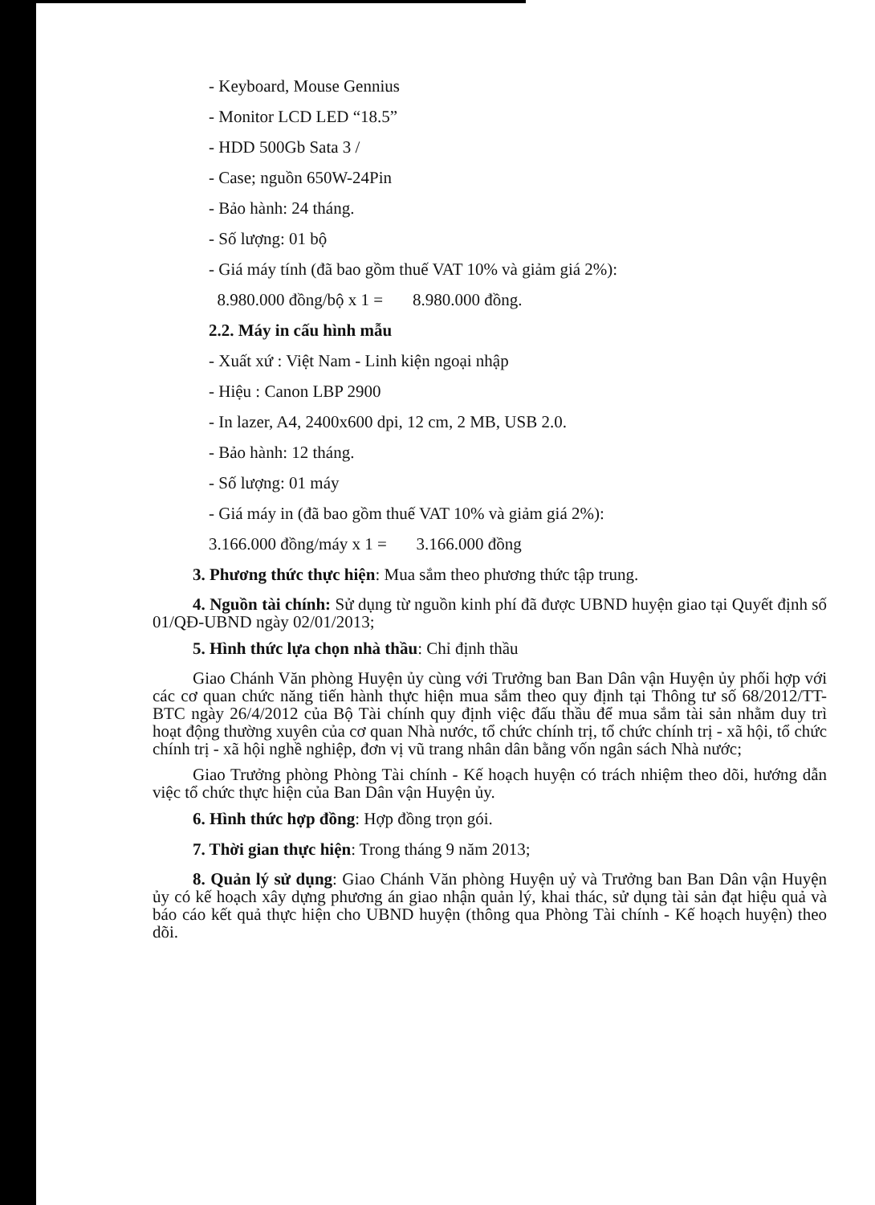- Keyboard, Mouse Gennius
- Monitor LCD LED “18.5”
- HDD 500Gb Sata 3 /
- Case; nguồn 650W-24Pin
- Bảo hành: 24 tháng.
- Số lượng: 01 bộ
- Giá máy tính (đã bao gồm thuế VAT 10% và giảm giá 2%):
8.980.000 đồng/bộ x 1 = 8.980.000 đồng.
2.2. Máy in cấu hình mẫu
- Xuất xứ : Việt Nam - Linh kiện ngoại nhập
- Hiệu : Canon LBP 2900
- In lazer, A4, 2400x600 dpi, 12 cm, 2 MB, USB 2.0.
- Bảo hành: 12 tháng.
- Số lượng: 01 máy
- Giá máy in (đã bao gồm thuế VAT 10% và giảm giá 2%):
3.166.000 đồng/máy x 1 = 3.166.000 đồng
3. Phương thức thực hiện: Mua sắm theo phương thức tập trung.
4. Nguồn tài chính: Sử dụng từ nguồn kinh phí đã được UBND huyện giao tại Quyết định số 01/QĐ-UBND ngày 02/01/2013;
5. Hình thức lựa chọn nhà thầu: Chỉ định thầu
Giao Chánh Văn phòng Huyện ủy cùng với Trưởng ban Ban Dân vận Huyện ủy phối hợp với các cơ quan chức năng tiến hành thực hiện mua sắm theo quy định tại Thông tư số 68/2012/TT-BTC ngày 26/4/2012 của Bộ Tài chính quy định việc đấu thầu để mua sắm tài sản nhằm duy trì hoạt động thường xuyên của cơ quan Nhà nước, tổ chức chính trị, tổ chức chính trị - xã hội, tổ chức chính trị - xã hội nghề nghiệp, đơn vị vũ trang nhân dân bằng vốn ngân sách Nhà nước;
Giao Trưởng phòng Phòng Tài chính - Kế hoạch huyện có trách nhiệm theo dõi, hướng dẫn việc tổ chức thực hiện của Ban Dân vận Huyện ủy.
6. Hình thức hợp đồng: Hợp đồng trọn gói.
7. Thời gian thực hiện: Trong tháng 9 năm 2013;
8. Quản lý sử dụng: Giao Chánh Văn phòng Huyện uỷ và Trưởng ban Ban Dân vận Huyện ủy có kế hoạch xây dựng phương án giao nhận quản lý, khai thác, sử dụng tài sản đạt hiệu quả và báo cáo kết quả thực hiện cho UBND huyện (thông qua Phòng Tài chính - Kế hoạch huyện) theo dõi.